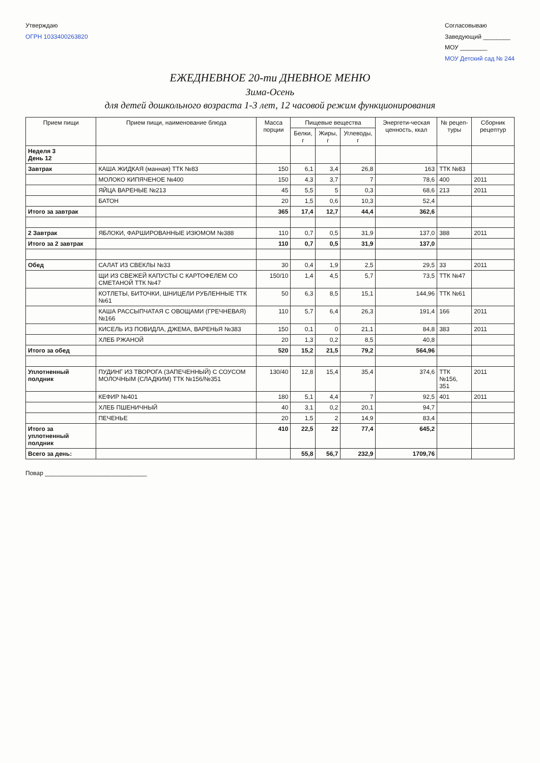Утверждаю
ОГРН 1033400263820
Согласовываю
Заведующий ________
МОУ ________
МОУ Детский сад № 244
ЕЖЕДНЕВНОЕ 20-ти ДНЕВНОЕ МЕНЮ
Зима-Осень
для детей дошкольного возраста 1-3 лет, 12 часовой режим функционирования
| Прием пищи | Прием пищи, наименование блюда | Масса порции | Пищевые вещества | | | Энергети-ческая ценность, ккал | № рецеп-туры | Сборник рецептур |
| --- | --- | --- | --- | --- | --- | --- | --- | --- |
| | | | Белки, г | Жиры, г | Углеводы, г | | | |
| Неделя 3 День 12 | | | | | | | | |
| Завтрак | КАША ЖИДКАЯ (манная) ТТК №83 | 150 | 6,1 | 3,4 | 26,8 | 163 | ТТК №83 | |
| | МОЛОКО КИПЯЧЕНОЕ №400 | 150 | 4,3 | 3,7 | 7 | 78,6 | 400 | 2011 |
| | ЯЙЦА ВАРЕНЫЕ №213 | 45 | 5,5 | 5 | 0,3 | 68,6 | 213 | 2011 |
| | БАТОН | 20 | 1,5 | 0,6 | 10,3 | 52,4 | | |
| Итого за завтрак | | 365 | 17,4 | 12,7 | 44,4 | 362,6 | | |
| 2 Завтрак | ЯБЛОКИ, ФАРШИРОВАННЫЕ ИЗЮМОМ №388 | 110 | 0,7 | 0,5 | 31,9 | 137,0 | 388 | 2011 |
| Итого за 2 завтрак | | 110 | 0,7 | 0,5 | 31,9 | 137,0 | | |
| Обед | САЛАТ ИЗ СВЕКЛЫ №33 | 30 | 0,4 | 1,9 | 2,5 | 29,5 | 33 | 2011 |
| | ЩИ ИЗ СВЕЖЕЙ КАПУСТЫ С КАРТОФЕЛЕМ СО СМЕТАНОЙ ТТК №47 | 150/10 | 1,4 | 4,5 | 5,7 | 73,5 | ТТК №47 | |
| | КОТЛЕТЫ, БИТОЧКИ, ШНИЦЕЛИ РУБЛЕННЫЕ ТТК №61 | 50 | 6,3 | 8,5 | 15,1 | 144,96 | ТТК №61 | |
| | КАША РАССЫПЧАТАЯ С ОВОЩАМИ (ГРЕЧНЕВАЯ) №166 | 110 | 5,7 | 6,4 | 26,3 | 191,4 | 166 | 2011 |
| | КИСЕЛЬ ИЗ ПОВИДЛА, ДЖЕМА, ВАРЕНЬЯ №383 | 150 | 0,1 | 0 | 21,1 | 84,8 | 383 | 2011 |
| | ХЛЕБ РЖАНОЙ | 20 | 1,3 | 0,2 | 8,5 | 40,8 | | |
| Итого за обед | | 520 | 15,2 | 21,5 | 79,2 | 564,96 | | |
| Уплотненный полдник | ПУДИНГ ИЗ ТВОРОГА (ЗАПЕЧЕННЫЙ) С СОУСОМ МОЛОЧНЫМ (СЛАДКИМ) ТТК №156/№351 | 130/40 | 12,8 | 15,4 | 35,4 | 374,6 | ТТК №156, 351 | 2011 |
| | КЕФИР №401 | 180 | 5,1 | 4,4 | 7 | 92,5 | 401 | 2011 |
| | ХЛЕБ ПШЕНИЧНЫЙ | 40 | 3,1 | 0,2 | 20,1 | 94,7 | | |
| | ПЕЧЕНЬЕ | 20 | 1,5 | 2 | 14,9 | 83,4 | | |
| Итого за уплотненный полдник | | 410 | 22,5 | 22 | 77,4 | 645,2 | | |
| Всего за день: | | | 55,8 | 56,7 | 232,9 | 1709,76 | | |
Повар ______________________________